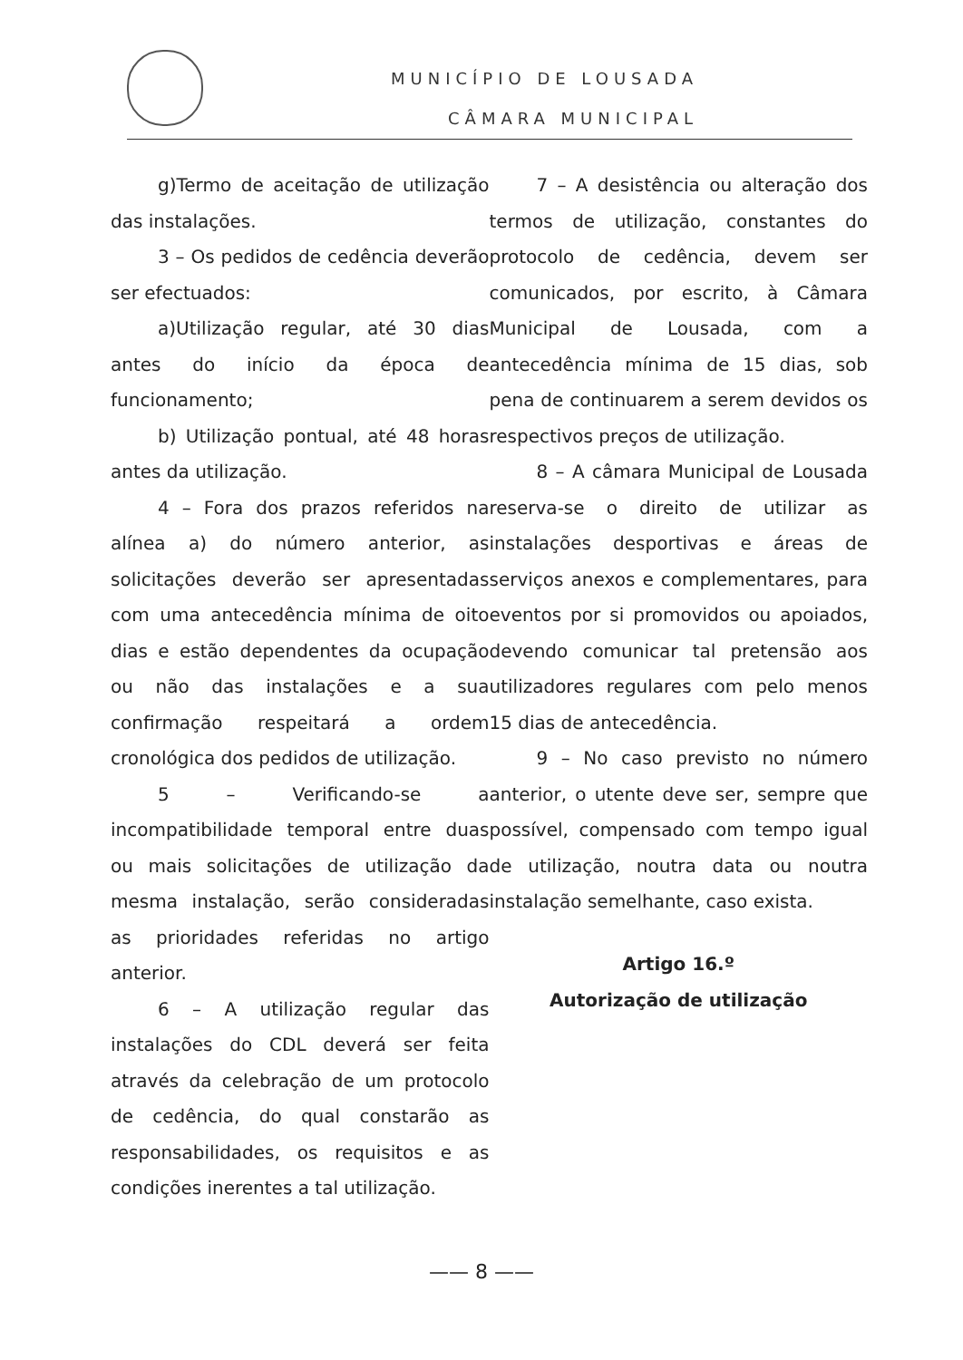MUNICÍPIO DE LOUSADA
CÂMARA MUNICIPAL
g)Termo de aceitação de utilização das instalações.
3 – Os pedidos de cedência deverão ser efectuados:
a)Utilização regular, até 30 dias antes do início da época de funcionamento;
b) Utilização pontual, até 48 horas antes da utilização.
4 – Fora dos prazos referidos na alínea a) do número anterior, as solicitações deverão ser apresentadas com uma antecedência mínima de oito dias e estão dependentes da ocupação ou não das instalações e a sua confirmação respeitará a ordem cronológica dos pedidos de utilização.
5 – Verificando-se a incompatibilidade temporal entre duas ou mais solicitações de utilização da mesma instalação, serão consideradas as prioridades referidas no artigo anterior.
6 – A utilização regular das instalações do CDL deverá ser feita através da celebração de um protocolo de cedência, do qual constarão as responsabilidades, os requisitos e as condições inerentes a tal utilização.
7 – A desistência ou alteração dos termos de utilização, constantes do protocolo de cedência, devem ser comunicados, por escrito, à Câmara Municipal de Lousada, com a antecedência mínima de 15 dias, sob pena de continuarem a serem devidos os respectivos preços de utilização.
8 – A câmara Municipal de Lousada reserva-se o direito de utilizar as instalações desportivas e áreas de serviços anexos e complementares, para eventos por si promovidos ou apoiados, devendo comunicar tal pretensão aos utilizadores regulares com pelo menos 15 dias de antecedência.
9 – No caso previsto no número anterior, o utente deve ser, sempre que possível, compensado com tempo igual de utilização, noutra data ou noutra instalação semelhante, caso exista.
Artigo 16.º
Autorização de utilização
—— 8 ——